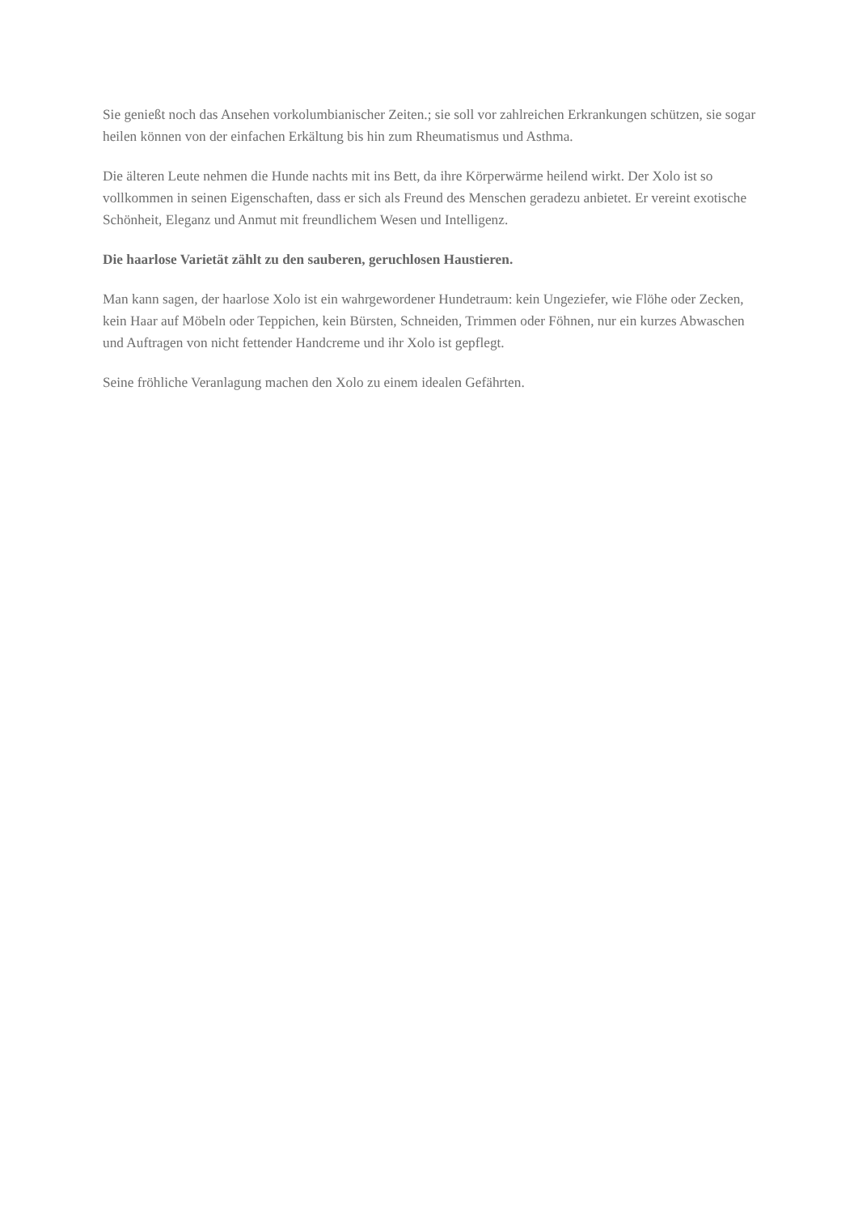Sie genießt noch das Ansehen vorkolumbianischer Zeiten.; sie soll vor zahlreichen Erkrankungen schützen, sie sogar heilen können von der einfachen Erkältung bis hin zum Rheumatismus und Asthma.
Die älteren Leute nehmen die Hunde nachts mit ins Bett, da ihre Körperwärme heilend wirkt. Der Xolo ist so vollkommen in seinen Eigenschaften, dass er sich als Freund des Menschen geradezu anbietet. Er vereint exotische Schönheit, Eleganz und Anmut mit freundlichem Wesen und Intelligenz.
Die haarlose Varietät zählt zu den sauberen, geruchlosen Haustieren.
Man kann sagen, der haarlose Xolo ist ein wahrgewordener Hundetraum: kein Ungeziefer, wie Flöhe oder Zecken, kein Haar auf Möbeln oder Teppichen, kein Bürsten, Schneiden, Trimmen oder Föhnen, nur ein kurzes Abwaschen und Auftragen von nicht fettender Handcreme und ihr Xolo ist gepflegt.
Seine fröhliche Veranlagung machen den Xolo zu einem idealen Gefährten.